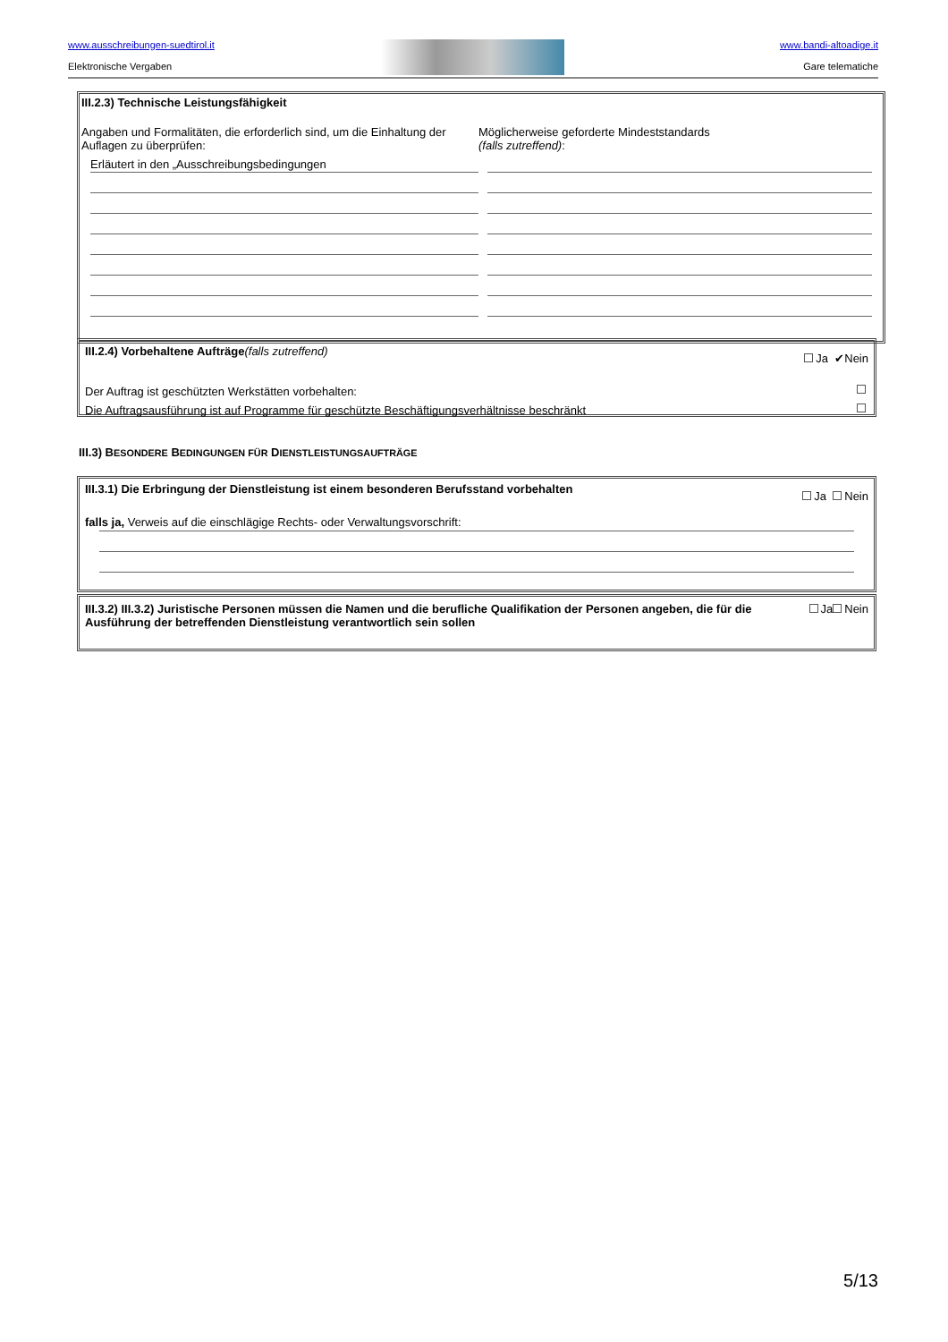www.ausschreibungen-suedtirol.it
Elektronische Vergaben
www.bandi-altoadige.it
Gare telematiche
III.2.3) Technische Leistungsfähigkeit
Angaben und Formalitäten, die erforderlich sind, um die Einhaltung der Auflagen zu überprüfen:
Erläutert in den „Ausschreibungsbedingungen
Möglicherweise geforderte Mindeststandards
(falls zutreffend):
III.2.4) Vorbehaltene Aufträge(falls zutreffend) Ja ✔Nein
Der Auftrag ist geschützten Werkstätten vorbehalten:
Die Auftragsausführung ist auf Programme für geschützte Beschäftigungsverhältnisse beschränkt
III.3) BESONDERE BEDINGUNGEN FÜR DIENSTLEISTUNGSAUFTRÄGE
III.3.1) Die Erbringung der Dienstleistung ist einem besonderen Berufsstand vorbehalten Ja Nein
falls ja, Verweis auf die einschlägige Rechts- oder Verwaltungsvorschrift:
Ja Nein III.3.2) III.3.2) Juristische Personen müssen die Namen und die berufliche Qualifikation der Personen angeben, die für die Ausführung der betreffenden Dienstleistung verantwortlich sein sollen
5/13